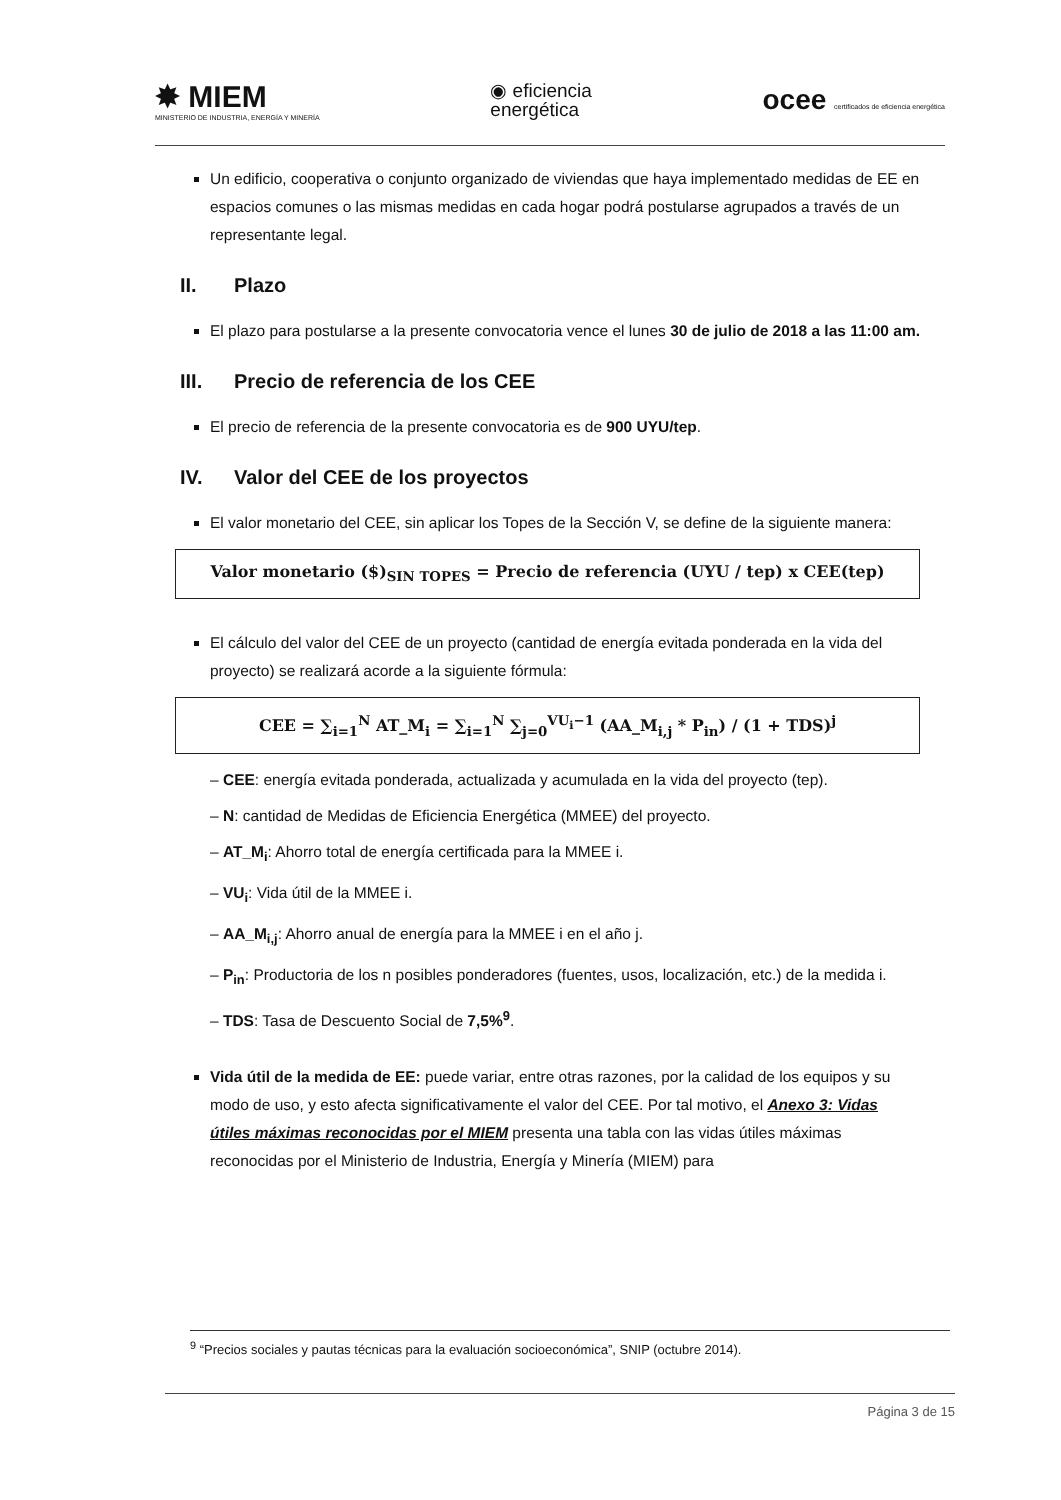✸ MIEM
MINISTERIO DE INDUSTRIA, ENERGÍA Y MINERÍA
◉ eficiencia
energética
ocee certificados de eficiencia energética
Un edificio, cooperativa o conjunto organizado de viviendas que haya implementado medidas de EE en espacios comunes o las mismas medidas en cada hogar podrá postularse agrupados a través de un representante legal.
II. Plazo
El plazo para postularse a la presente convocatoria vence el lunes 30 de julio de 2018 a las 11:00 am.
III. Precio de referencia de los CEE
El precio de referencia de la presente convocatoria es de 900 UYU/tep.
IV. Valor del CEE de los proyectos
El valor monetario del CEE, sin aplicar los Topes de la Sección V, se define de la siguiente manera:
Valor monetario ($)<sub>SIN TOPES</sub> = Precio de referencia (UYU / tep) x CEE(tep)
El cálculo del valor del CEE de un proyecto (cantidad de energía evitada ponderada en la vida del proyecto) se realizará acorde a la siguiente fórmula:
CEE = ∑<sub>i=1</sub><sup>N</sup> AT_M<sub>i</sub> = ∑<sub>i=1</sub><sup>N</sup> ∑<sub>j=0</sub><sup>VU<sub>i</sub>−1</sup> (AA_M<sub>i,j</sub> * P<sub>in</sub>) / (1 + TDS)<sup>j</sup>
– CEE: energía evitada ponderada, actualizada y acumulada en la vida del proyecto (tep).
– N: cantidad de Medidas de Eficiencia Energética (MMEE) del proyecto.
– AT_M<sub>i</sub>: Ahorro total de energía certificada para la MMEE i.
– VU<sub>i</sub>: Vida útil de la MMEE i.
– AA_M<sub>i,j</sub>: Ahorro anual de energía para la MMEE i en el año j.
– P<sub>in</sub>: Productoria de los n posibles ponderadores (fuentes, usos, localización, etc.) de la medida i.
– TDS: Tasa de Descuento Social de 7,5%<sup>9</sup>.
Vida útil de la medida de EE: puede variar, entre otras razones, por la calidad de los equipos y su modo de uso, y esto afecta significativamente el valor del CEE. Por tal motivo, el Anexo 3: Vidas útiles máximas reconocidas por el MIEM presenta una tabla con las vidas útiles máximas reconocidas por el Ministerio de Industria, Energía y Minería (MIEM) para
<sup>9</sup> “Precios sociales y pautas técnicas para la evaluación socioeconómica”, SNIP (octubre 2014).
Página 3 de 15